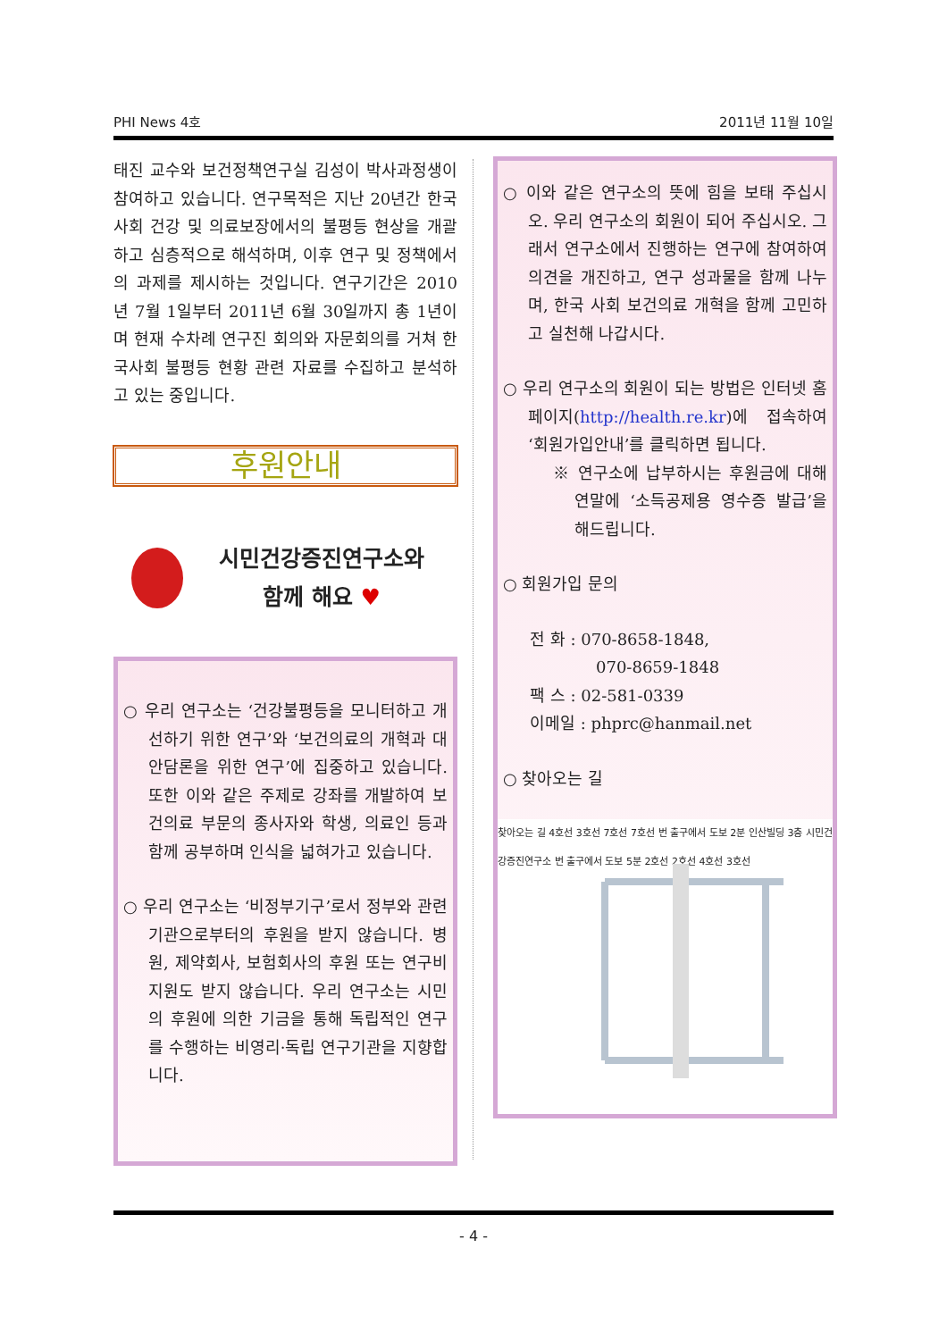PHI News 4호 2011년 11월 10일
태진 교수와 보건정책연구실 김성이 박사과정생이 참여하고 있습니다. 연구목적은 지난 20년간 한국사회 건강 및 의료보장에서의 불평등 현상을 개괄하고 심층적으로 해석하며, 이후 연구 및 정책에서의 과제를 제시하는 것입니다. 연구기간은 2010년 7월 1일부터 2011년 6월 30일까지 총 1년이며 현재 수차례 연구진 회의와 자문회의를 거쳐 한국사회 불평등 현황 관련 자료를 수집하고 분석하고 있는 중입니다.
후원안내
시민건강증진연구소와
함께 해요 ♥
○ 우리 연구소는 ‘건강불평등을 모니터하고 개선하기 위한 연구’와 ‘보건의료의 개혁과 대안담론을 위한 연구’에 집중하고 있습니다. 또한 이와 같은 주제로 강좌를 개발하여 보건의료 부문의 종사자와 학생, 의료인 등과 함께 공부하며 인식을 넓혀가고 있습니다.
○ 우리 연구소는 ‘비정부기구’로서 정부와 관련 기관으로부터의 후원을 받지 않습니다. 병원, 제약회사, 보험회사의 후원 또는 연구비 지원도 받지 않습니다. 우리 연구소는 시민의 후원에 의한 기금을 통해 독립적인 연구를 수행하는 비영리·독립 연구기관을 지향합니다.
○ 이와 같은 연구소의 뜻에 힘을 보태 주십시오. 우리 연구소의 회원이 되어 주십시오. 그래서 연구소에서 진행하는 연구에 참여하여 의견을 개진하고, 연구 성과물을 함께 나누며, 한국 사회 보건의료 개혁을 함께 고민하고 실천해 나갑시다.
○ 우리 연구소의 회원이 되는 방법은 인터넷 홈페이지(http://health.re.kr)에 접속하여 ‘회원가입안내’를 클릭하면 됩니다.
※ 연구소에 납부하시는 후원금에 대해 연말에 ‘소득공제용 영수증 발급’을 해드립니다.
○ 회원가입 문의
전 화 : 070-8658-1848,
070-8659-1848
팩 스 : 02-581-0339
이메일 : phprc@hanmail.net
○ 찾아오는 길
찾아오는 길 4호선 3호선 7호선 7호선 번 출구에서 도보 2분 인산빌딩 3층 시민건강증진연구소 번 출구에서 도보 5분 2호선 2호선 4호선 3호선
- 4 -